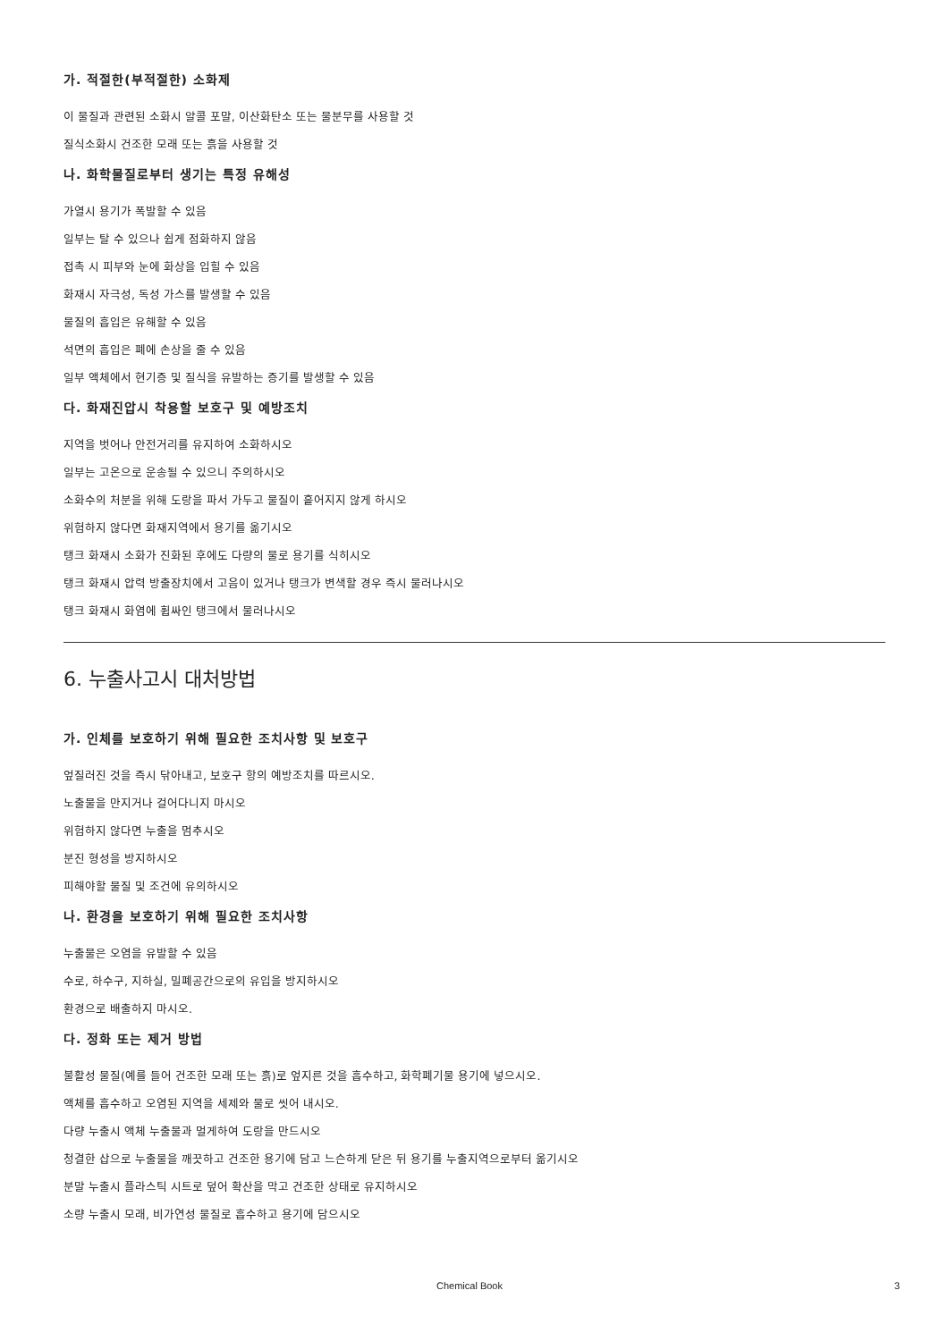가. 적절한(부적절한) 소화제
이 물질과 관련된 소화시 알콜 포말, 이산화탄소 또는 물분무를 사용할 것
질식소화시 건조한 모래 또는 흙을 사용할 것
나. 화학물질로부터 생기는 특정 유해성
가열시 용기가 폭발할 수 있음
일부는 탈 수 있으나 쉽게 점화하지 않음
접촉 시 피부와 눈에 화상을 입힐 수 있음
화재시 자극성, 독성 가스를 발생할 수 있음
물질의 흡입은 유해할 수 있음
석면의 흡입은 폐에 손상을 줄 수 있음
일부 액체에서 현기증 및 질식을 유발하는 증기를 발생할 수 있음
다. 화재진압시 착용할 보호구 및 예방조치
지역을 벗어나 안전거리를 유지하여 소화하시오
일부는 고온으로 운송될 수 있으니 주의하시오
소화수의 처분을 위해 도랑을 파서 가두고 물질이 흩어지지 않게 하시오
위험하지 않다면 화재지역에서 용기를 옮기시오
탱크 화재시 소화가 진화된 후에도 다량의 물로 용기를 식히시오
탱크 화재시 압력 방출장치에서 고음이 있거나 탱크가 변색할 경우 즉시 물러나시오
탱크 화재시 화염에 휩싸인 탱크에서 물러나시오
6. 누출사고시 대처방법
가. 인체를 보호하기 위해 필요한 조치사항 및 보호구
엎질러진 것을 즉시 닦아내고, 보호구 항의 예방조치를 따르시오.
노출물을 만지거나 걸어다니지 마시오
위험하지 않다면 누출을 멈추시오
분진 형성을 방지하시오
피해야할 물질 및 조건에 유의하시오
나. 환경을 보호하기 위해 필요한 조치사항
누출물은 오염을 유발할 수 있음
수로, 하수구, 지하실, 밀폐공간으로의 유입을 방지하시오
환경으로 배출하지 마시오.
다. 정화 또는 제거 방법
불활성 물질(예를 들어 건조한 모래 또는 흙)로 엎지른 것을 흡수하고, 화학폐기물 용기에 넣으시오.
액체를 흡수하고 오염된 지역을 세제와 물로 씻어 내시오.
다량 누출시 액체 누출물과 멀게하여 도랑을 만드시오
청결한 삽으로 누출물을 깨끗하고 건조한 용기에 담고 느슨하게 닫은 뒤 용기를 누출지역으로부터 옮기시오
분말 누출시 플라스틱 시트로 덮어 확산을 막고 건조한 상태로 유지하시오
소량 누출시 모래, 비가연성 물질로 흡수하고 용기에 담으시오
Chemical Book 3